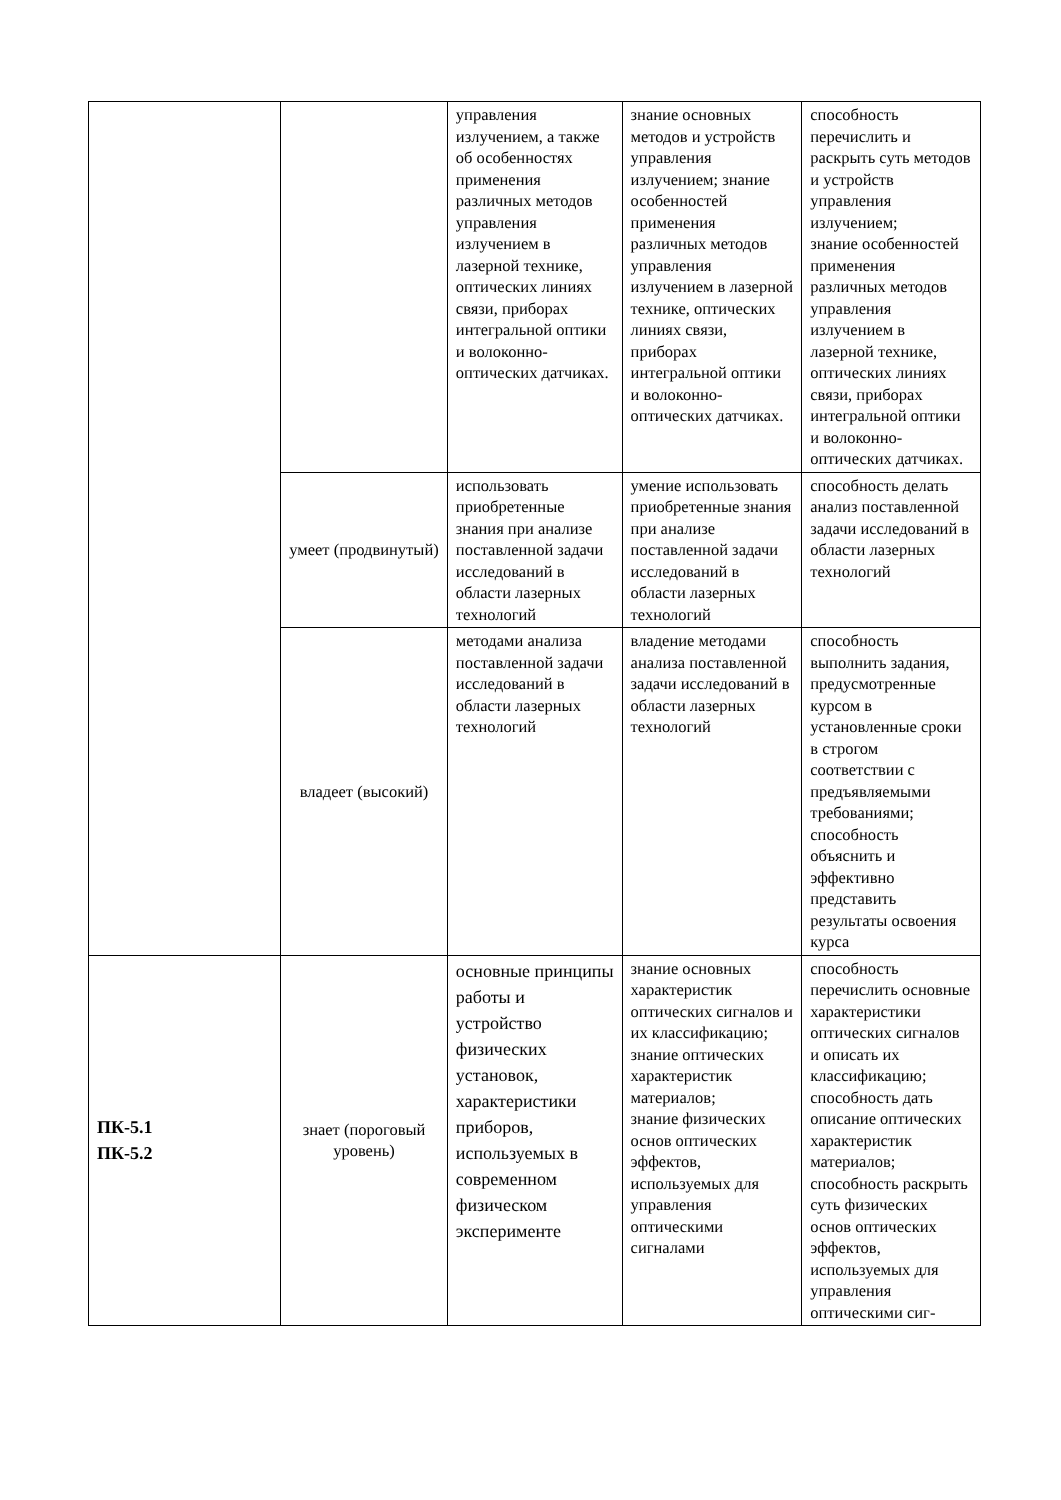| | | управления излучением, а также об особенностях применения различных методов управления излучением в лазерной технике, оптических линиях связи, приборах интегральной оптики и волоконно-оптических датчиках. | знание основных методов и устройств управления излучением; знание особенностей применения различных методов управления излучением в лазерной технике, оптических линиях связи, приборах интегральной оптики и волоконно-оптических датчиках. | способность перечислить и раскрыть суть методов и устройств управления излучением; знание особенностей применения различных методов управления излучением в лазерной технике, оптических линиях связи, приборах интегральной оптики и волоконно-оптических датчиках. |
| | умеет (продвинутый) | использовать приобретенные знания при анализе поставленной задачи исследований в области лазерных технологий | умение использовать приобретенные знания при анализе поставленной задачи исследований в области лазерных технологий | способность делать анализ поставленной задачи исследований в области лазерных технологий |
| | владеет (высокий) | методами анализа поставленной задачи исследований в области лазерных технологий | владение методами анализа поставленной задачи исследований в области лазерных технологий | способность выполнить задания, предусмотренные курсом в установленные сроки в строгом соответствии с предъявляемыми требованиями; способность объяснить и эффективно представить результаты освоения курса |
| ПК-5.1 ПК-5.2 | знает (пороговый уровень) | основные принципы работы и устройство физических установок, характеристики приборов, используемых в современном физическом эксперименте | знание основных характеристик оптических сигналов и их классификацию; знание оптических характеристик материалов; знание физических основ оптических эффектов, используемых для управления оптическими сигналами | способность перечислить основные характеристики оптических сигналов и описать их классификацию; способность дать описание оптических характеристик материалов; способность раскрыть суть физических основ оптических эффектов, используемых для управления оптическими сиг- |